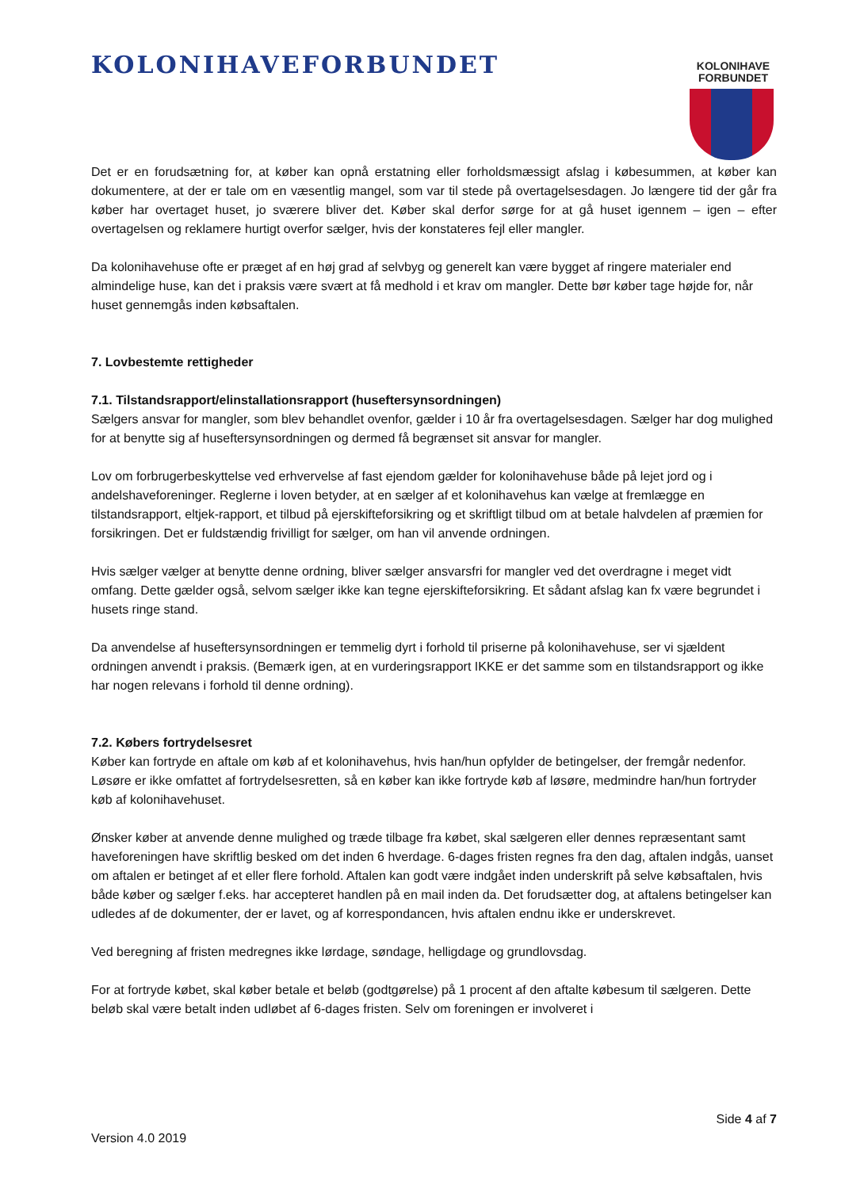KOLONIHAVEFORBUNDET
KOLONIHAVE
FORBUNDET
Det er en forudsætning for, at køber kan opnå erstatning eller forholdsmæssigt afslag i købesummen, at køber kan dokumentere, at der er tale om en væsentlig mangel, som var til stede på overtagelsesdagen. Jo længere tid der går fra køber har overtaget huset, jo sværere bliver det. Køber skal derfor sørge for at gå huset igennem – igen – efter overtagelsen og reklamere hurtigt overfor sælger, hvis der konstateres fejl eller mangler.
Da kolonihavehuse ofte er præget af en høj grad af selvbyg og generelt kan være bygget af ringere materialer end almindelige huse, kan det i praksis være svært at få medhold i et krav om mangler. Dette bør køber tage højde for, når huset gennemgås inden købsaftalen.
7. Lovbestemte rettigheder
7.1. Tilstandsrapport/elinstallationsrapport (huseftersynsordningen)
Sælgers ansvar for mangler, som blev behandlet ovenfor, gælder i 10 år fra overtagelsesdagen. Sælger har dog mulighed for at benytte sig af huseftersynsordningen og dermed få begrænset sit ansvar for mangler.
Lov om forbrugerbeskyttelse ved erhvervelse af fast ejendom gælder for kolonihavehuse både på lejet jord og i andelshaveforeninger. Reglerne i loven betyder, at en sælger af et kolonihavehus kan vælge at fremlægge en tilstandsrapport, eltjek-rapport, et tilbud på ejerskifteforsikring og et skriftligt tilbud om at betale halvdelen af præmien for forsikringen. Det er fuldstændig frivilligt for sælger, om han vil anvende ordningen.
Hvis sælger vælger at benytte denne ordning, bliver sælger ansvarsfri for mangler ved det overdragne i meget vidt omfang. Dette gælder også, selvom sælger ikke kan tegne ejerskifteforsikring. Et sådant afslag kan fx være begrundet i husets ringe stand.
Da anvendelse af huseftersynsordningen er temmelig dyrt i forhold til priserne på kolonihavehuse, ser vi sjældent ordningen anvendt i praksis. (Bemærk igen, at en vurderingsrapport IKKE er det samme som en tilstandsrapport og ikke har nogen relevans i forhold til denne ordning).
7.2. Købers fortrydelsesret
Køber kan fortryde en aftale om køb af et kolonihavehus, hvis han/hun opfylder de betingelser, der fremgår nedenfor. Løsøre er ikke omfattet af fortrydelsesretten, så en køber kan ikke fortryde køb af løsøre, medmindre han/hun fortryder køb af kolonihavehuset.
Ønsker køber at anvende denne mulighed og træde tilbage fra købet, skal sælgeren eller dennes repræsentant samt haveforeningen have skriftlig besked om det inden 6 hverdage. 6-dages fristen regnes fra den dag, aftalen indgås, uanset om aftalen er betinget af et eller flere forhold. Aftalen kan godt være indgået inden underskrift på selve købsaftalen, hvis både køber og sælger f.eks. har accepteret handlen på en mail inden da. Det forudsætter dog, at aftalens betingelser kan udledes af de dokumenter, der er lavet, og af korrespondancen, hvis aftalen endnu ikke er underskrevet.
Ved beregning af fristen medregnes ikke lørdage, søndage, helligdage og grundlovsdag.
For at fortryde købet, skal køber betale et beløb (godtgørelse) på 1 procent af den aftalte købesum til sælgeren. Dette beløb skal være betalt inden udløbet af 6-dages fristen. Selv om foreningen er involveret i
Side 4 af 7
Version 4.0 2019